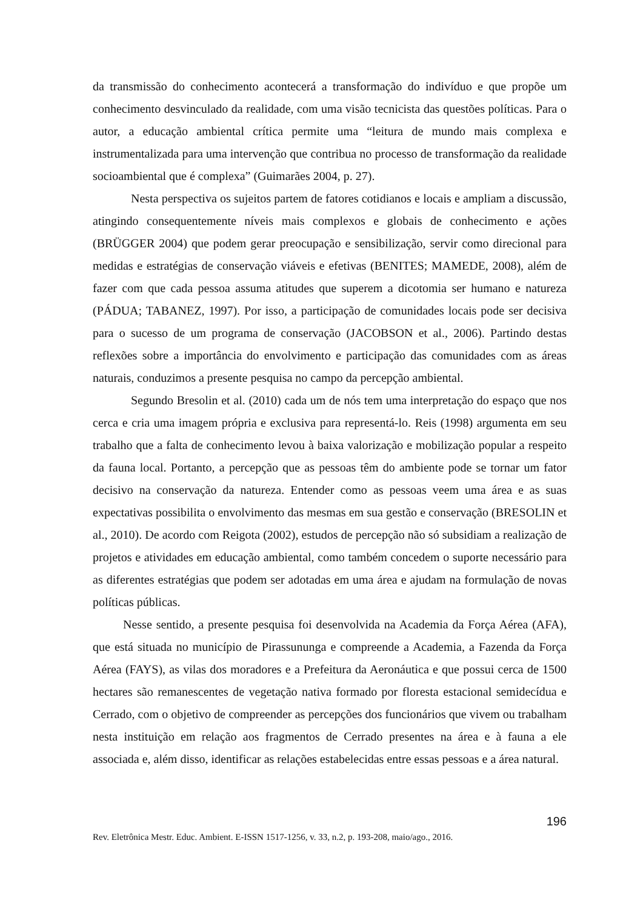da transmissão do conhecimento acontecerá a transformação do indivíduo e que propõe um conhecimento desvinculado da realidade, com uma visão tecnicista das questões políticas. Para o autor, a educação ambiental crítica permite uma “leitura de mundo mais complexa e instrumentalizada para uma intervenção que contribua no processo de transformação da realidade socioambiental que é complexa” (Guimarães 2004, p. 27).
Nesta perspectiva os sujeitos partem de fatores cotidianos e locais e ampliam a discussão, atingindo consequentemente níveis mais complexos e globais de conhecimento e ações (BRÜGGER 2004) que podem gerar preocupação e sensibilização, servir como direcional para medidas e estratégias de conservação viáveis e efetivas (BENITES; MAMEDE, 2008), além de fazer com que cada pessoa assuma atitudes que superem a dicotomia ser humano e natureza (PÁDUA; TABANEZ, 1997). Por isso, a participação de comunidades locais pode ser decisiva para o sucesso de um programa de conservação (JACOBSON et al., 2006). Partindo destas reflexões sobre a importância do envolvimento e participação das comunidades com as áreas naturais, conduzimos a presente pesquisa no campo da percepção ambiental.
Segundo Bresolin et al. (2010) cada um de nós tem uma interpretação do espaço que nos cerca e cria uma imagem própria e exclusiva para representá-lo. Reis (1998) argumenta em seu trabalho que a falta de conhecimento levou à baixa valorização e mobilização popular a respeito da fauna local. Portanto, a percepção que as pessoas têm do ambiente pode se tornar um fator decisivo na conservação da natureza. Entender como as pessoas veem uma área e as suas expectativas possibilita o envolvimento das mesmas em sua gestão e conservação (BRESOLIN et al., 2010). De acordo com Reigota (2002), estudos de percepção não só subsidiam a realização de projetos e atividades em educação ambiental, como também concedem o suporte necessário para as diferentes estratégias que podem ser adotadas em uma área e ajudam na formulação de novas políticas públicas.
Nesse sentido, a presente pesquisa foi desenvolvida na Academia da Força Aérea (AFA), que está situada no município de Pirassununga e compreende a Academia, a Fazenda da Força Aérea (FAYS), as vilas dos moradores e a Prefeitura da Aeronáutica e que possui cerca de 1500 hectares são remanescentes de vegetação nativa formado por floresta estacional semidecídua e Cerrado, com o objetivo de compreender as percepções dos funcionários que vivem ou trabalham nesta instituição em relação aos fragmentos de Cerrado presentes na área e à fauna a ele associada e, além disso, identificar as relações estabelecidas entre essas pessoas e a área natural.
196
Rev. Eletrônica Mestr. Educ. Ambient. E-ISSN 1517-1256, v. 33, n.2, p. 193-208, maio/ago., 2016.